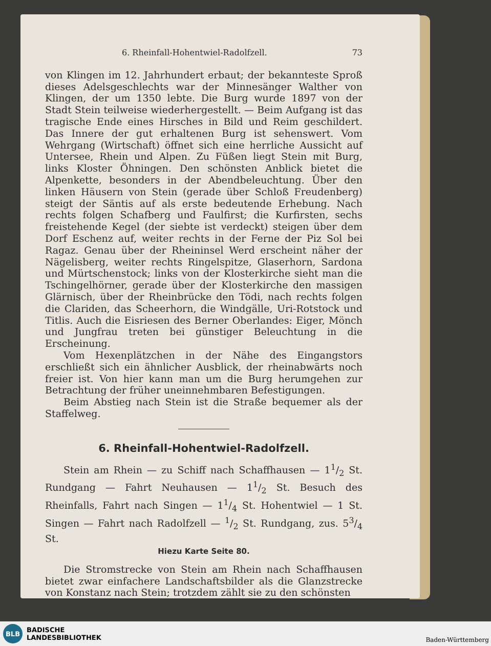6. Rheinfall-Hohentwiel-Radolfzell. 73
von Klingen im 12. Jahrhundert erbaut; der bekannteste Sproß dieses Adelsgeschlechts war der Minnesänger Walther von Klingen, der um 1350 lebte. Die Burg wurde 1897 von der Stadt Stein teilweise wiederhergestellt. — Beim Aufgang ist das tragische Ende eines Hirsches in Bild und Reim geschildert. Das Innere der gut erhaltenen Burg ist sehenswert. Vom Wehrgang (Wirtschaft) öffnet sich eine herrliche Aussicht auf Untersee, Rhein und Alpen. Zu Füßen liegt Stein mit Burg, links Kloster Öhningen. Den schönsten Anblick bietet die Alpenkette, besonders in der Abendbeleuchtung. Über den linken Häusern von Stein (gerade über Schloß Freudenberg) steigt der Säntis auf als erste bedeutende Erhebung. Nach rechts folgen Schafberg und Faulfirst; die Kurfirsten, sechs freistehende Kegel (der siebte ist verdeckt) steigen über dem Dorf Eschenz auf, weiter rechts in der Ferne der Piz Sol bei Ragaz. Genau über der Rheininsel Werd erscheint näher der Nägelisberg, weiter rechts Ringelspitze, Glaserhorn, Sardona und Mürtschenstock; links von der Klosterkirche sieht man die Tschingelhörner, gerade über der Klosterkirche den massigen Glärnisch, über der Rheinbrücke den Tödi, nach rechts folgen die Clariden, das Scheerhorn, die Windgälle, Uri-Rotstock und Titlis. Auch die Eisriesen des Berner Oberlandes: Eiger, Mönch und Jungfrau treten bei günstiger Beleuchtung in die Erscheinung.
Vom Hexenplätzchen in der Nähe des Eingangstors erschließt sich ein ähnlicher Ausblick, der rheinabwärts noch freier ist. Von hier kann man um die Burg herumgehen zur Betrachtung der früher uneinnehmbaren Befestigungen.
Beim Abstieg nach Stein ist die Straße bequemer als der Staffelweg.
6. Rheinfall-Hohentwiel-Radolfzell.
Stein am Rhein — zu Schiff nach Schaffhausen — 11/2 St. Rundgang — Fahrt Neuhausen — 11/2 St. Besuch des Rheinfalls, Fahrt nach Singen — 11/4 St. Hohentwiel — 1 St. Singen — Fahrt nach Radolfzell — 1/2 St. Rundgang, zus. 53/4 St.
Hiezu Karte Seite 80.
Die Stromstrecke von Stein am Rhein nach Schaffhausen bietet zwar einfachere Landschaftsbilder als die Glanzstrecke von Konstanz nach Stein; trotzdem zählt sie zu den schönsten
BLB
BADISCHE
LANDESBIBLIOTHEK
Baden-Württemberg